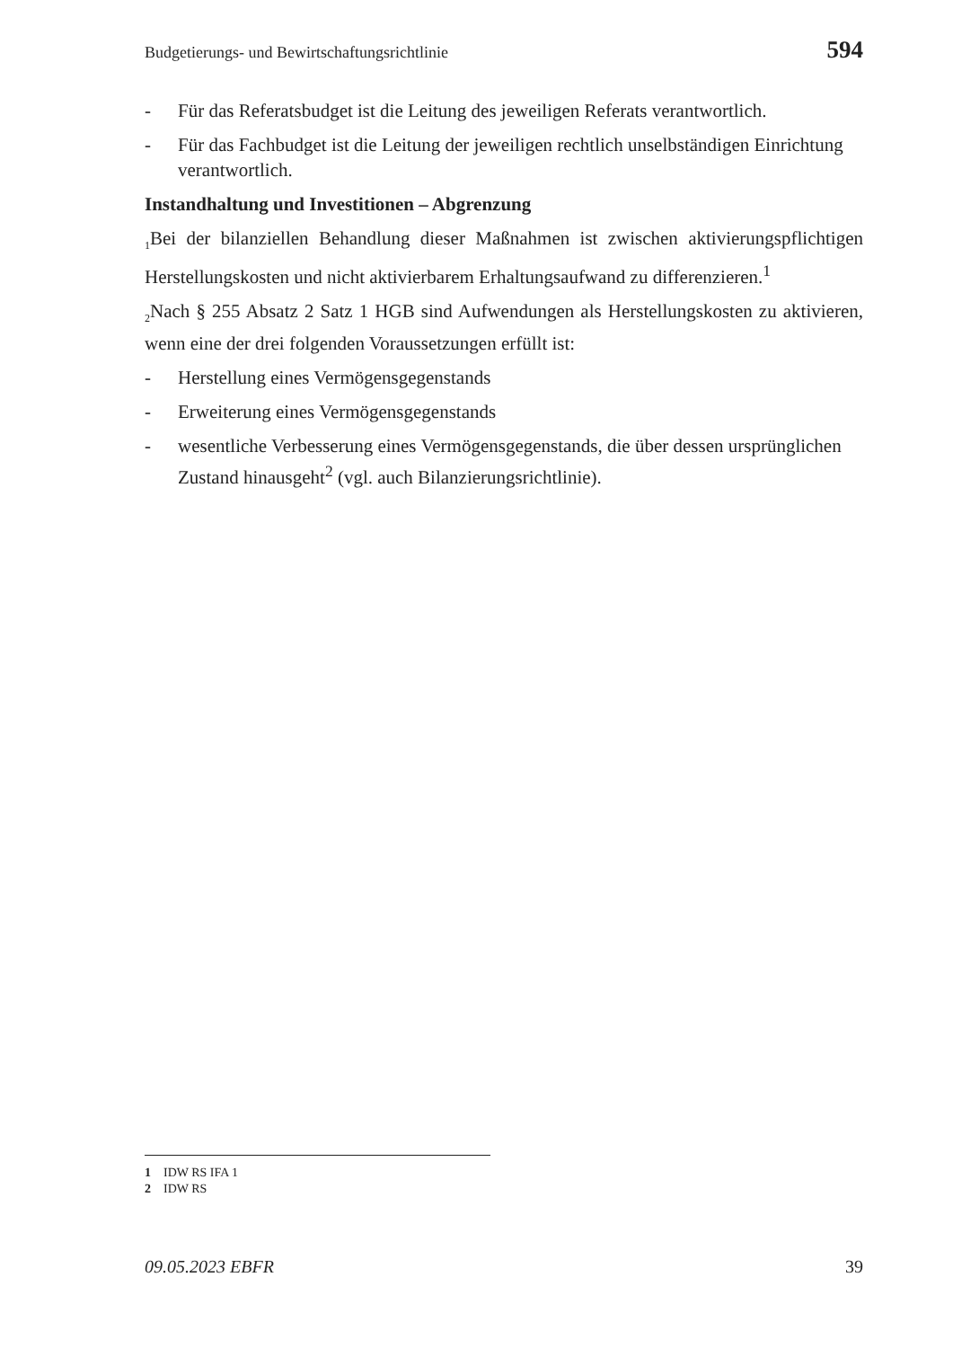Budgetierungs- und Bewirtschaftungsrichtlinie 594
- Für das Referatsbudget ist die Leitung des jeweiligen Referats verantwortlich.
- Für das Fachbudget ist die Leitung der jeweiligen rechtlich unselbständigen Einrichtung verantwortlich.
Instandhaltung und Investitionen – Abgrenzung
<sub>1</sub>Bei der bilanziellen Behandlung dieser Maßnahmen ist zwischen aktivierungspflichtigen Herstellungskosten und nicht aktivierbarem Erhaltungsaufwand zu differenzieren.<sup>1</sup>
<sub>2</sub>Nach § 255 Absatz 2 Satz 1 HGB sind Aufwendungen als Herstellungskosten zu aktivieren, wenn eine der drei folgenden Voraussetzungen erfüllt ist:
- Herstellung eines Vermögensgegenstands
- Erweiterung eines Vermögensgegenstands
- wesentliche Verbesserung eines Vermögensgegenstands, die über dessen ursprünglichen Zustand hinausgeht<sup>2</sup> (vgl. auch Bilanzierungsrichtlinie).
1 IDW RS IFA 1
2 IDW RS
09.05.2023 EBFR 39